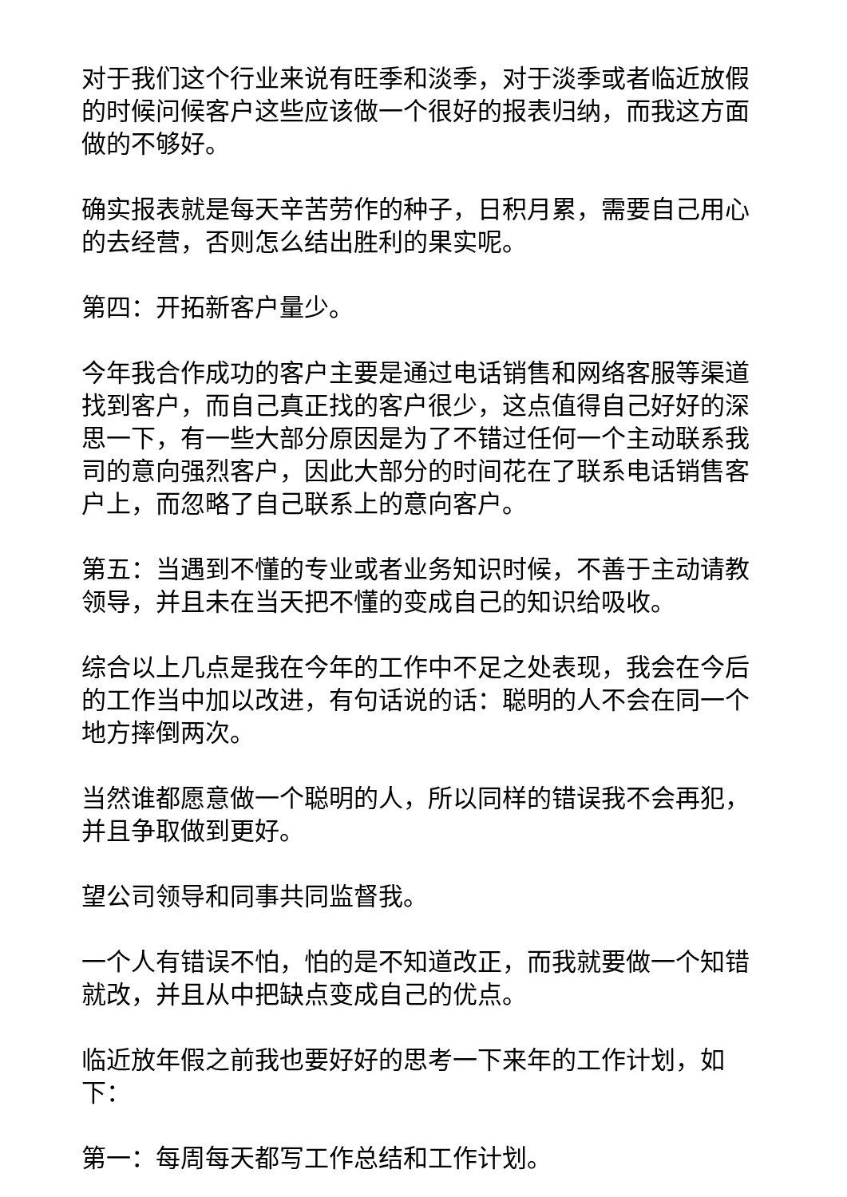对于我们这个行业来说有旺季和淡季，对于淡季或者临近放假的时候问候客户这些应该做一个很好的报表归纳，而我这方面做的不够好。
确实报表就是每天辛苦劳作的种子，日积月累，需要自己用心的去经营，否则怎么结出胜利的果实呢。
第四：开拓新客户量少。
今年我合作成功的客户主要是通过电话销售和网络客服等渠道找到客户，而自己真正找的客户很少，这点值得自己好好的深思一下，有一些大部分原因是为了不错过任何一个主动联系我司的意向强烈客户，因此大部分的时间花在了联系电话销售客户上，而忽略了自己联系上的意向客户。
第五：当遇到不懂的专业或者业务知识时候，不善于主动请教领导，并且未在当天把不懂的变成自己的知识给吸收。
综合以上几点是我在今年的工作中不足之处表现，我会在今后的工作当中加以改进，有句话说的话：聪明的人不会在同一个地方摔倒两次。
当然谁都愿意做一个聪明的人，所以同样的错误我不会再犯，并且争取做到更好。
望公司领导和同事共同监督我。
一个人有错误不怕，怕的是不知道改正，而我就要做一个知错就改，并且从中把缺点变成自己的优点。
临近放年假之前我也要好好的思考一下来年的工作计划，如下：
第一：每周每天都写工作总结和工作计划。